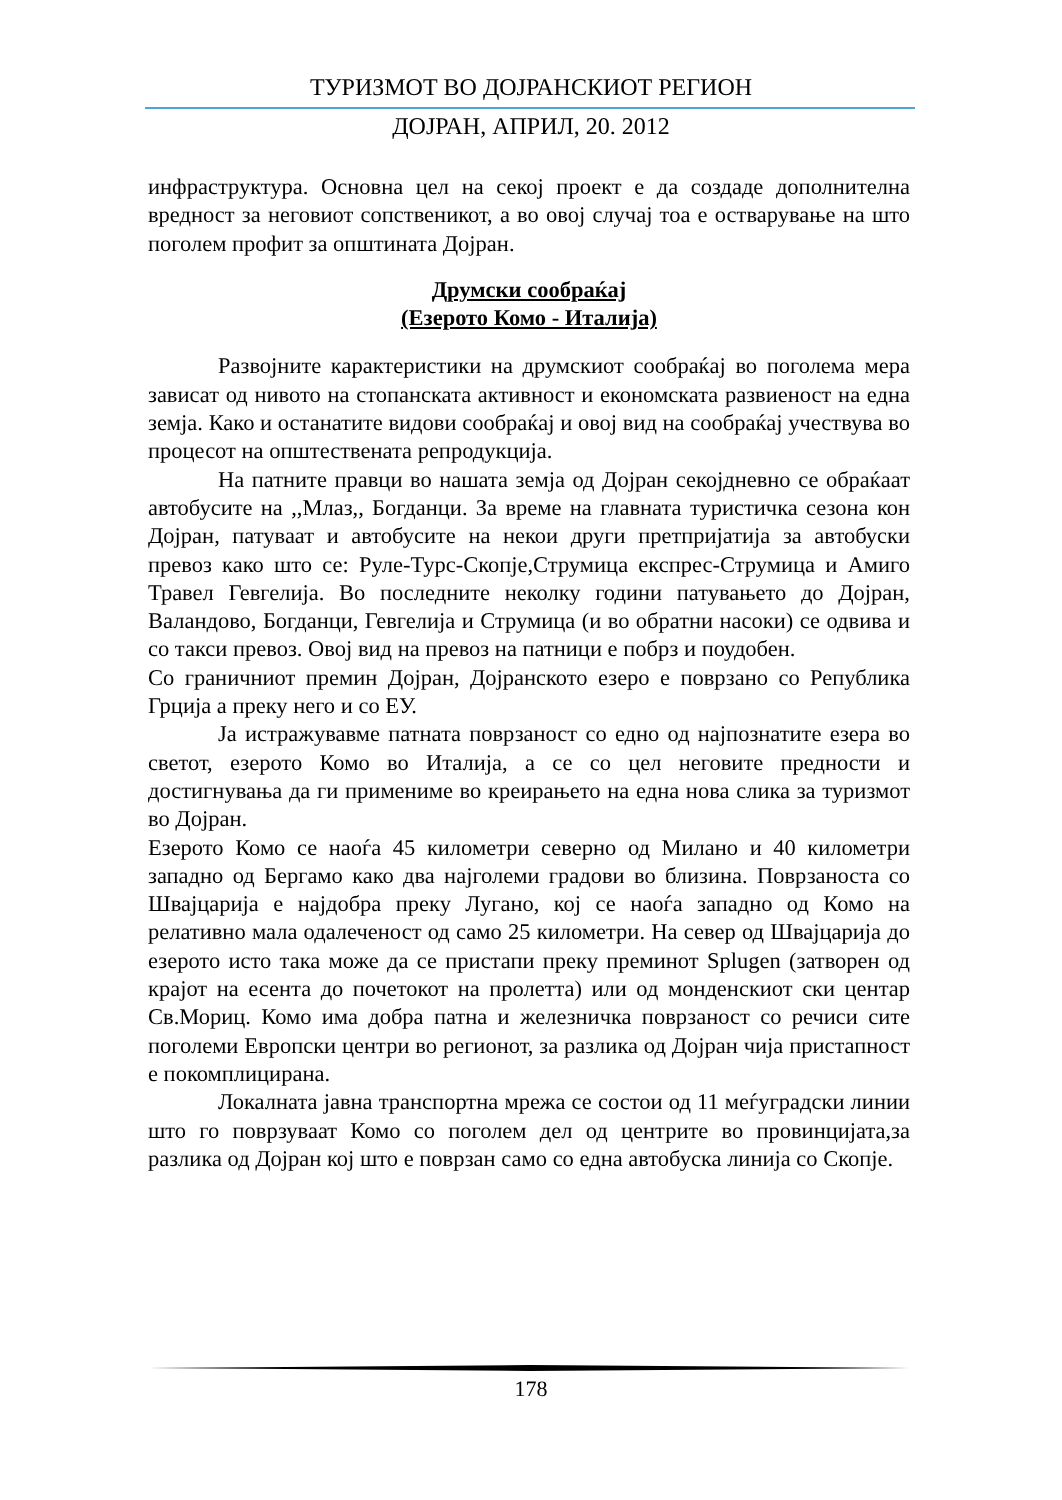ТУРИЗМОТ ВО ДОЈРАНСКИОТ РЕГИОН
ДОЈРАН, АПРИЛ, 20. 2012
инфраструктура. Основна цел на секој проект е да создаде дополнителна вредност за неговиот сопственикот, а во овој случај тоа е остварување на што поголем профит за општината Дојран.
Друмски сообраќај
(Езерото Комо - Италија)
Развојните карактеристики на друмскиот сообраќај во поголема мера зависат од нивото на стопанската активност и економската развиеност на една земја. Како и останатите видови сообраќај и овој вид на сообраќај учествува во процесот на општествената репродукција.
На патните правци во нашата земја од Дојран секојдневно се обраќаат автобусите на ,,Млаз,, Богданци. За време на главната туристичка сезона кон Дојран, патуваат и автобусите на некои други претпријатија за автобуски превоз како што се: Руле-Турс-Скопје,Струмица експрес-Струмица и Амиго Травел Гевгелија. Во последните неколку години патувањето до Дојран, Валандово, Богданци, Гевгелија и Струмица (и во обратни насоки) се одвива и со такси превоз. Овој вид на превоз на патници е побрз и поудобен.
Со граничниот премин Дојран, Дојранското езеро е поврзано со Република Грција а преку него и со ЕУ.
Ја истражувавме патната поврзаност со едно од најпознатите езера во светот, езерото Комо во Италија, а се со цел неговите предности и достигнувања да ги примениме во креирањето на една нова слика за туризмот во Дојран.
Езерото Комо се наоѓа 45 километри северно од Милано и 40 километри западно од Бергамо како два најголеми градови во близина. Поврзаноста со Швајцарија е најдобра преку Лугано, кој се наоѓа западно од Комо на релативно мала одалеченост од само 25 километри. На север од Швајцарија до езерото исто така може да се пристапи преку преминот Splugen (затворен од крајот на есента до почетокот на пролетта) или од монденскиот ски центар Св.Мориц. Комо има добра патна и железничка поврзаност со речиси сите поголеми Европски центри во регионот, за разлика од Дојран чија пристапност е покомплицирана.
Локалната јавна транспортна мрежа се состои од 11 меѓуградски линии што го поврзуваат Комо со поголем дел од центрите во провинцијата,за разлика од Дојран кој што е поврзан само со една автобуска линија со Скопје.
178